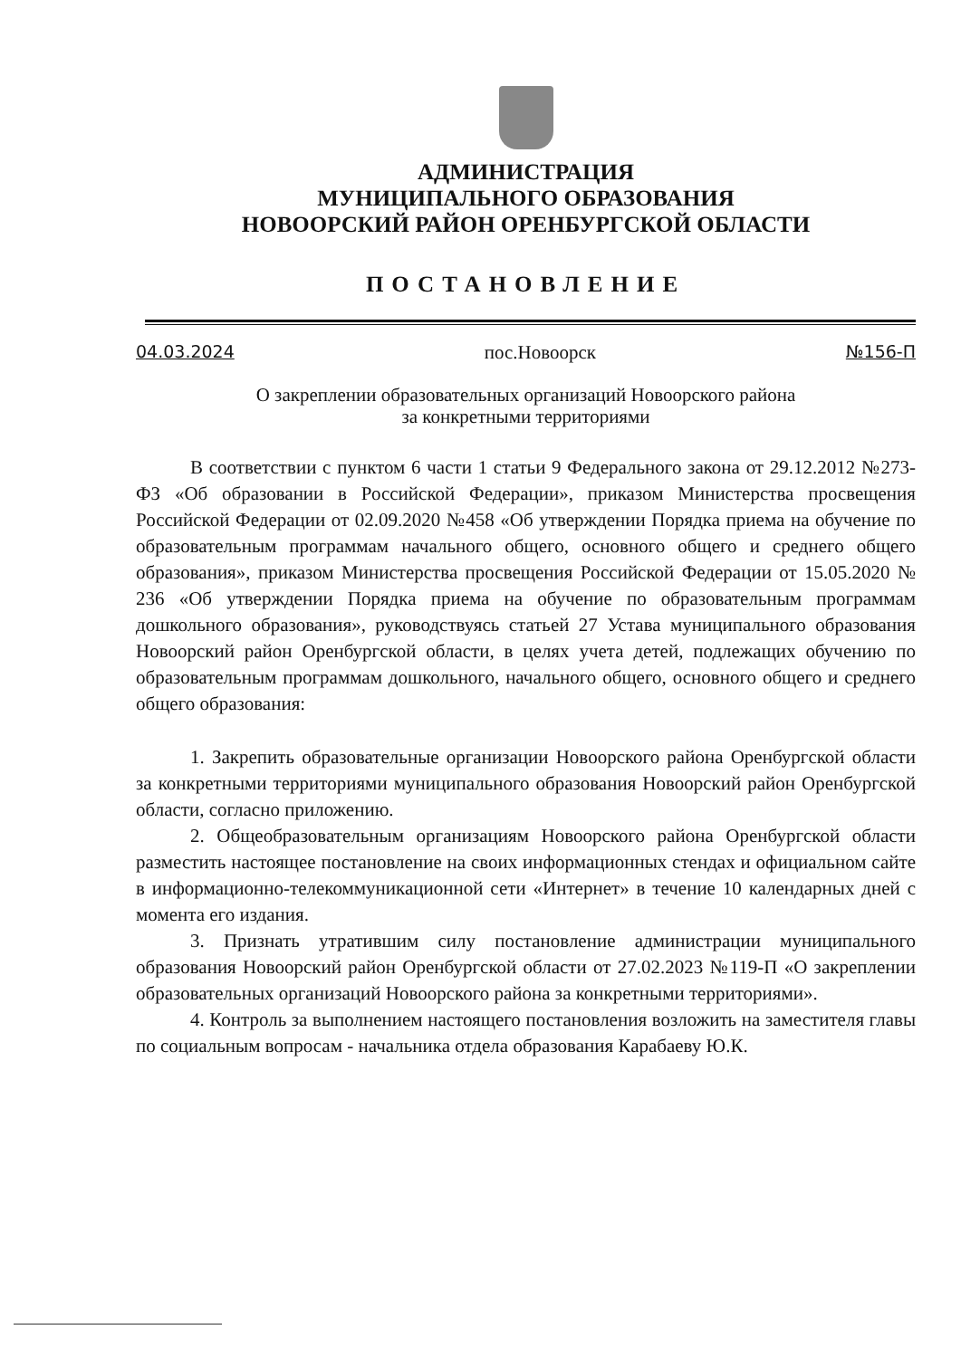АДМИНИСТРАЦИЯ
МУНИЦИПАЛЬНОГО ОБРАЗОВАНИЯ
НОВООРСКИЙ РАЙОН ОРЕНБУРГСКОЙ ОБЛАСТИ
ПОСТАНОВЛЕНИЕ
04.03.2024 пос.Новоорск №156-П
О закреплении образовательных организаций Новоорского района
за конкретными территориями
В соответствии с пунктом 6 части 1 статьи 9 Федерального закона от 29.12.2012 №273-ФЗ «Об образовании в Российской Федерации», приказом Министерства просвещения Российской Федерации от 02.09.2020 №458 «Об утверждении Порядка приема на обучение по образовательным программам начального общего, основного общего и среднего общего образования», приказом Министерства просвещения Российской Федерации от 15.05.2020 № 236 «Об утверждении Порядка приема на обучение по образовательным программам дошкольного образования», руководствуясь статьей 27 Устава муниципального образования Новоорский район Оренбургской области, в целях учета детей, подлежащих обучению по образовательным программам дошкольного, начального общего, основного общего и среднего общего образования:
1. Закрепить образовательные организации Новоорского района Оренбургской области за конкретными территориями муниципального образования Новоорский район Оренбургской области, согласно приложению.
2. Общеобразовательным организациям Новоорского района Оренбургской области разместить настоящее постановление на своих информационных стендах и официальном сайте в информационно-телекоммуникационной сети «Интернет» в течение 10 календарных дней с момента его издания.
3. Признать утратившим силу постановление администрации муниципального образования Новоорский район Оренбургской области от 27.02.2023 №119-П «О закреплении образовательных организаций Новоорского района за конкретными территориями».
4. Контроль за выполнением настоящего постановления возложить на заместителя главы по социальным вопросам - начальника отдела образования Карабаеву Ю.К.